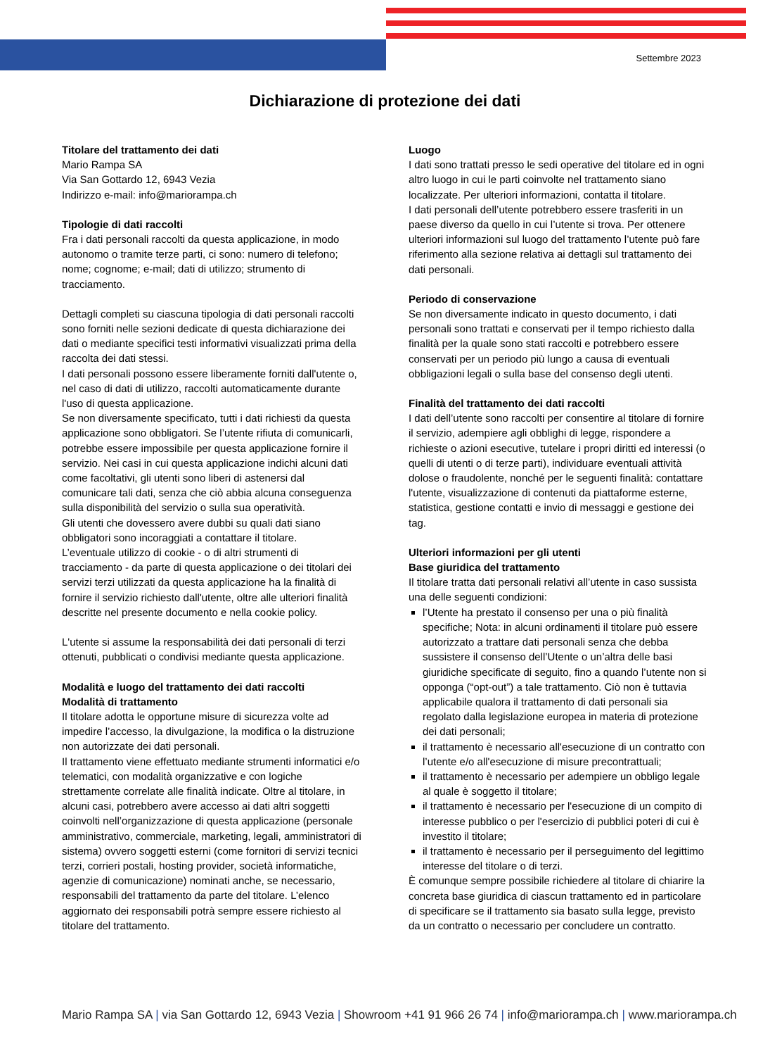Settembre 2023
Dichiarazione di protezione dei dati
Titolare del trattamento dei dati
Mario Rampa SA
Via San Gottardo 12, 6943 Vezia
Indirizzo e-mail: info@mariorampa.ch
Tipologie di dati raccolti
Fra i dati personali raccolti da questa applicazione, in modo autonomo o tramite terze parti, ci sono: numero di telefono; nome; cognome; e-mail; dati di utilizzo; strumento di tracciamento.
Dettagli completi su ciascuna tipologia di dati personali raccolti sono forniti nelle sezioni dedicate di questa dichiarazione dei dati o mediante specifici testi informativi visualizzati prima della raccolta dei dati stessi.
I dati personali possono essere liberamente forniti dall'utente o, nel caso di dati di utilizzo, raccolti automaticamente durante l'uso di questa applicazione.
Se non diversamente specificato, tutti i dati richiesti da questa applicazione sono obbligatori. Se l’utente rifiuta di comunicarli, potrebbe essere impossibile per questa applicazione fornire il servizio. Nei casi in cui questa applicazione indichi alcuni dati come facoltativi, gli utenti sono liberi di astenersi dal comunicare tali dati, senza che ciò abbia alcuna conseguenza sulla disponibilità del servizio o sulla sua operatività.
Gli utenti che dovessero avere dubbi su quali dati siano obbligatori sono incoraggiati a contattare il titolare.
L’eventuale utilizzo di cookie - o di altri strumenti di tracciamento - da parte di questa applicazione o dei titolari dei servizi terzi utilizzati da questa applicazione ha la finalità di fornire il servizio richiesto dall'utente, oltre alle ulteriori finalità descritte nel presente documento e nella cookie policy.
L'utente si assume la responsabilità dei dati personali di terzi ottenuti, pubblicati o condivisi mediante questa applicazione.
Modalità e luogo del trattamento dei dati raccolti
Modalità di trattamento
Il titolare adotta le opportune misure di sicurezza volte ad impedire l’accesso, la divulgazione, la modifica o la distruzione non autorizzate dei dati personali.
Il trattamento viene effettuato mediante strumenti informatici e/o telematici, con modalità organizzative e con logiche strettamente correlate alle finalità indicate. Oltre al titolare, in alcuni casi, potrebbero avere accesso ai dati altri soggetti coinvolti nell’organizzazione di questa applicazione (personale amministrativo, commerciale, marketing, legali, amministratori di sistema) ovvero soggetti esterni (come fornitori di servizi tecnici terzi, corrieri postali, hosting provider, società informatiche, agenzie di comunicazione) nominati anche, se necessario, responsabili del trattamento da parte del titolare. L’elenco aggiornato dei responsabili potrà sempre essere richiesto al titolare del trattamento.
Luogo
I dati sono trattati presso le sedi operative del titolare ed in ogni altro luogo in cui le parti coinvolte nel trattamento siano localizzate. Per ulteriori informazioni, contatta il titolare.
I dati personali dell’utente potrebbero essere trasferiti in un paese diverso da quello in cui l’utente si trova. Per ottenere ulteriori informazioni sul luogo del trattamento l’utente può fare riferimento alla sezione relativa ai dettagli sul trattamento dei dati personali.
Periodo di conservazione
Se non diversamente indicato in questo documento, i dati personali sono trattati e conservati per il tempo richiesto dalla finalità per la quale sono stati raccolti e potrebbero essere conservati per un periodo più lungo a causa di eventuali obbligazioni legali o sulla base del consenso degli utenti.
Finalità del trattamento dei dati raccolti
I dati dell’utente sono raccolti per consentire al titolare di fornire il servizio, adempiere agli obblighi di legge, rispondere a richieste o azioni esecutive, tutelare i propri diritti ed interessi (o quelli di utenti o di terze parti), individuare eventuali attività dolose o fraudolente, nonché per le seguenti finalità: contattare l'utente, visualizzazione di contenuti da piattaforme esterne, statistica, gestione contatti e invio di messaggi e gestione dei tag.
Ulteriori informazioni per gli utenti
Base giuridica del trattamento
Il titolare tratta dati personali relativi all’utente in caso sussista una delle seguenti condizioni:
l’Utente ha prestato il consenso per una o più finalità specifiche; Nota: in alcuni ordinamenti il titolare può essere autorizzato a trattare dati personali senza che debba sussistere il consenso dell’Utente o un’altra delle basi giuridiche specificate di seguito, fino a quando l’utente non si opponga (“opt-out”) a tale trattamento. Ciò non è tuttavia applicabile qualora il trattamento di dati personali sia regolato dalla legislazione europea in materia di protezione dei dati personali;
il trattamento è necessario all'esecuzione di un contratto con l’utente e/o all'esecuzione di misure precontrattuali;
il trattamento è necessario per adempiere un obbligo legale al quale è soggetto il titolare;
il trattamento è necessario per l'esecuzione di un compito di interesse pubblico o per l'esercizio di pubblici poteri di cui è investito il titolare;
il trattamento è necessario per il perseguimento del legittimo interesse del titolare o di terzi.
È comunque sempre possibile richiedere al titolare di chiarire la concreta base giuridica di ciascun trattamento ed in particolare di specificare se il trattamento sia basato sulla legge, previsto da un contratto o necessario per concludere un contratto.
Mario Rampa SA | via San Gottardo 12, 6943 Vezia | Showroom +41 91 966 26 74 | info@mariorampa.ch | www.mariorampa.ch